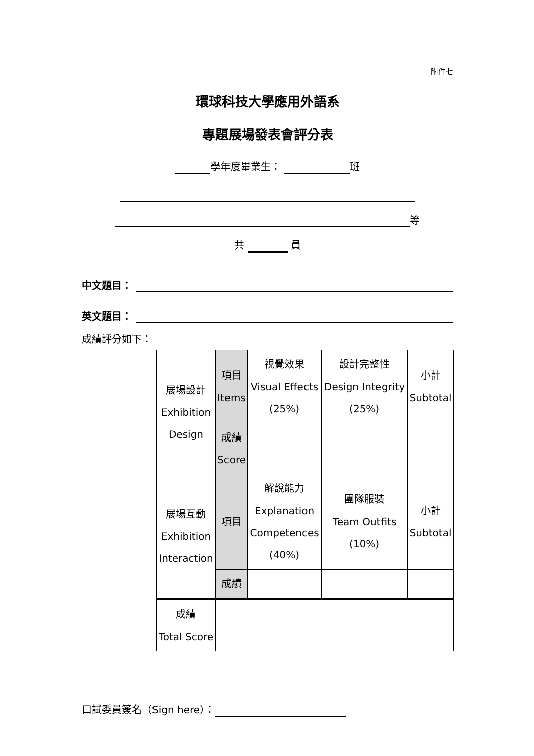附件七
環球科技大學應用外語系
專題展場發表會評分表
學年度畢業生： 班
等
共 員
中文題目：
英文題目：
成績評分如下：
| 展場設計 Exhibition Design | 項目 Items | 視覺效果 Visual Effects (25%) | 設計完整性 Design Integrity (25%) | 小計 Subtotal |
| | 成績 Score | | | |
| 展場互動 Exhibition Interaction | 項目 | 解說能力 Explanation Competences (40%) | 團隊服裝 Team Outfits (10%) | 小計 Subtotal |
| | 成績 | | | |
| 成績 Total Score | | | | |
口試委員簽名（Sign here）：